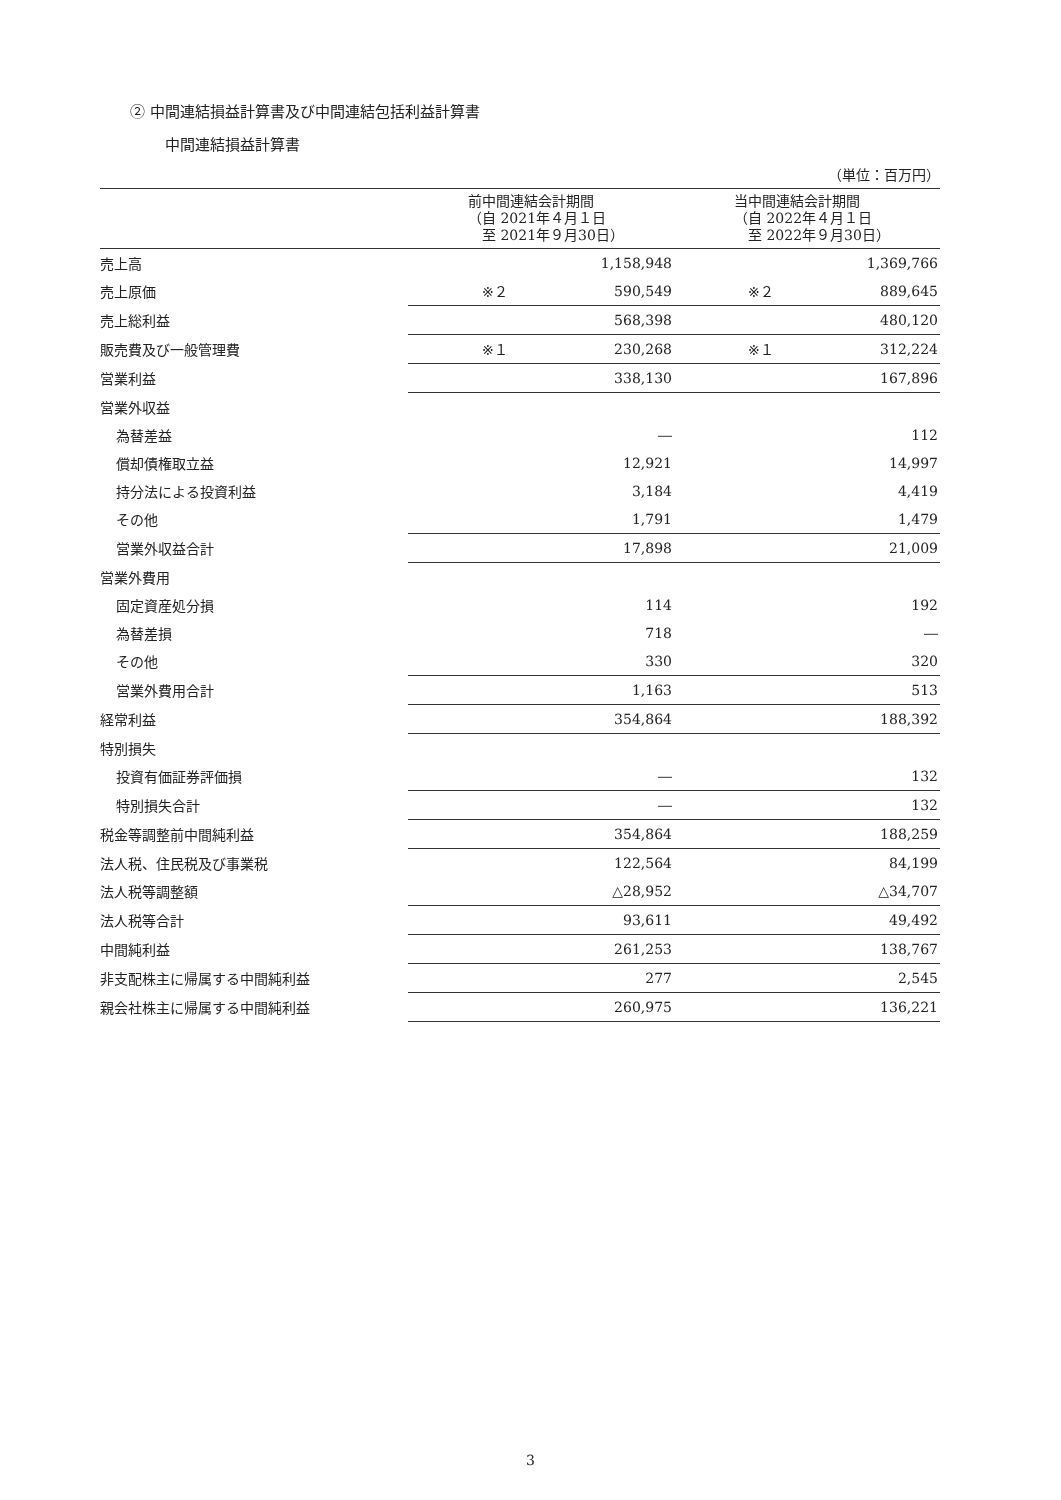② 中間連結損益計算書及び中間連結包括利益計算書
中間連結損益計算書
（単位：百万円）
| | 前中間連結会計期間 （自 2021年４月１日 至 2021年９月30日） | | 当中間連結会計期間 （自 2022年４月１日 至 2022年９月30日） | |
| --- | --- | --- | --- | --- |
| 売上高 | | 1,158,948 | | 1,369,766 |
| 売上原価 | ※２ | 590,549 | ※２ | 889,645 |
| 売上総利益 | | 568,398 | | 480,120 |
| 販売費及び一般管理費 | ※１ | 230,268 | ※１ | 312,224 |
| 営業利益 | | 338,130 | | 167,896 |
| 営業外収益 | | | | |
| 為替差益 | | ― | | 112 |
| 償却債権取立益 | | 12,921 | | 14,997 |
| 持分法による投資利益 | | 3,184 | | 4,419 |
| その他 | | 1,791 | | 1,479 |
| 営業外収益合計 | | 17,898 | | 21,009 |
| 営業外費用 | | | | |
| 固定資産処分損 | | 114 | | 192 |
| 為替差損 | | 718 | | ― |
| その他 | | 330 | | 320 |
| 営業外費用合計 | | 1,163 | | 513 |
| 経常利益 | | 354,864 | | 188,392 |
| 特別損失 | | | | |
| 投資有価証券評価損 | | ― | | 132 |
| 特別損失合計 | | ― | | 132 |
| 税金等調整前中間純利益 | | 354,864 | | 188,259 |
| 法人税、住民税及び事業税 | | 122,564 | | 84,199 |
| 法人税等調整額 | | △28,952 | | △34,707 |
| 法人税等合計 | | 93,611 | | 49,492 |
| 中間純利益 | | 261,253 | | 138,767 |
| 非支配株主に帰属する中間純利益 | | 277 | | 2,545 |
| 親会社株主に帰属する中間純利益 | | 260,975 | | 136,221 |
3